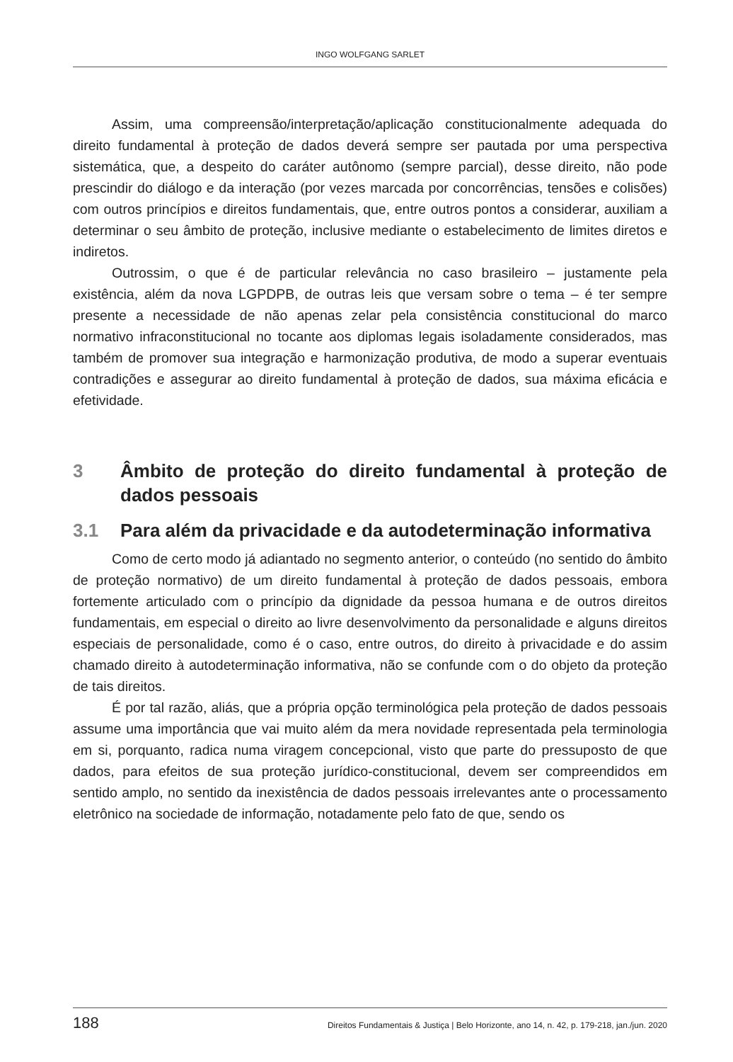INGO WOLFGANG SARLET
Assim, uma compreensão/interpretação/aplicação constitucionalmente adequada do direito fundamental à proteção de dados deverá sempre ser pautada por uma perspectiva sistemática, que, a despeito do caráter autônomo (sempre parcial), desse direito, não pode prescindir do diálogo e da interação (por vezes marcada por concorrências, tensões e colisões) com outros princípios e direitos fundamentais, que, entre outros pontos a considerar, auxiliam a determinar o seu âmbito de proteção, inclusive mediante o estabelecimento de limites diretos e indiretos.
Outrossim, o que é de particular relevância no caso brasileiro – justamente pela existência, além da nova LGPDPB, de outras leis que versam sobre o tema – é ter sempre presente a necessidade de não apenas zelar pela consistência constitucional do marco normativo infraconstitucional no tocante aos diplomas legais isoladamente considerados, mas também de promover sua integração e harmonização produtiva, de modo a superar eventuais contradições e assegurar ao direito fundamental à proteção de dados, sua máxima eficácia e efetividade.
3 Âmbito de proteção do direito fundamental à proteção de dados pessoais
3.1 Para além da privacidade e da autodeterminação informativa
Como de certo modo já adiantado no segmento anterior, o conteúdo (no sentido do âmbito de proteção normativo) de um direito fundamental à proteção de dados pessoais, embora fortemente articulado com o princípio da dignidade da pessoa humana e de outros direitos fundamentais, em especial o direito ao livre desenvolvimento da personalidade e alguns direitos especiais de personalidade, como é o caso, entre outros, do direito à privacidade e do assim chamado direito à autodeterminação informativa, não se confunde com o do objeto da proteção de tais direitos.
É por tal razão, aliás, que a própria opção terminológica pela proteção de dados pessoais assume uma importância que vai muito além da mera novidade representada pela terminologia em si, porquanto, radica numa viragem concepcional, visto que parte do pressuposto de que dados, para efeitos de sua proteção jurídico-constitucional, devem ser compreendidos em sentido amplo, no sentido da inexistência de dados pessoais irrelevantes ante o processamento eletrônico na sociedade de informação, notadamente pelo fato de que, sendo os
188 Direitos Fundamentais & Justiça | Belo Horizonte, ano 14, n. 42, p. 179-218, jan./jun. 2020